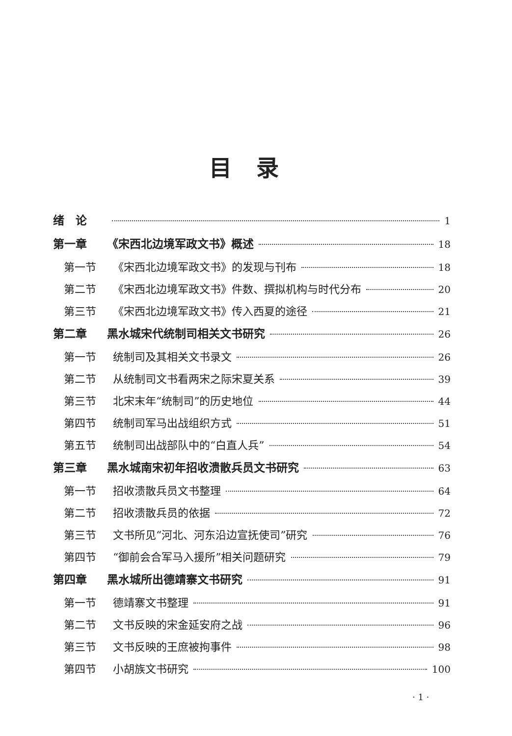目录
绪　论 1
第一章 《宋西北边境军政文书》概述 18
第一节 《宋西北边境军政文书》的发现与刊布 18
第二节 《宋西北边境军政文书》件数、撰拟机构与时代分布 20
第三节 《宋西北边境军政文书》传入西夏的途径 21
第二章 黑水城宋代统制司相关文书研究 26
第一节 统制司及其相关文书录文 26
第二节 从统制司文书看两宋之际宋夏关系 39
第三节 北宋末年“统制司”的历史地位 44
第四节 统制司军马出战组织方式 51
第五节 统制司出战部队中的“白直人兵” 54
第三章 黑水城南宋初年招收溃散兵员文书研究 63
第一节 招收溃散兵员文书整理 64
第二节 招收溃散兵员的依据 72
第三节 文书所见“河北、河东沿边宣抚使司”研究 76
第四节 “御前会合军马入援所”相关问题研究 79
第四章 黑水城所出德靖寨文书研究 91
第一节 德靖寨文书整理 91
第二节 文书反映的宋金延安府之战 96
第三节 文书反映的王庶被拘事件 98
第四节 小胡族文书研究 100
· 1 ·